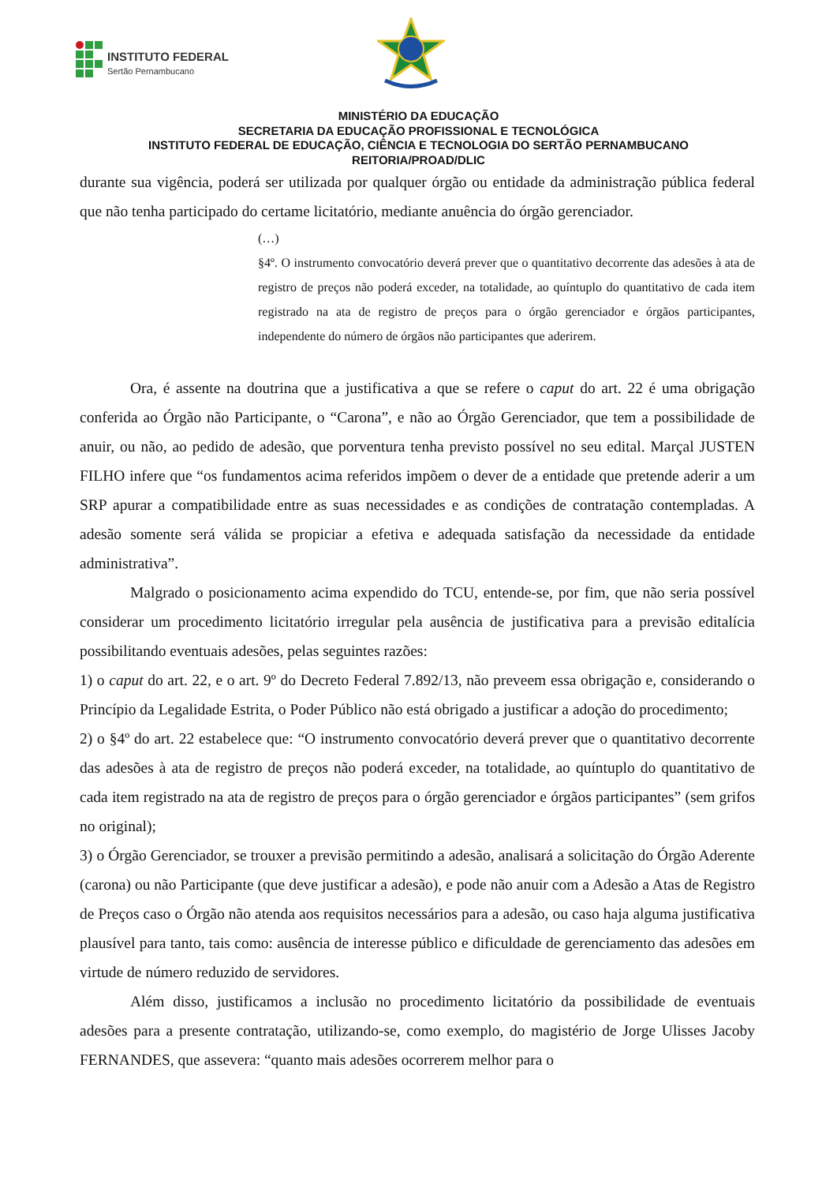INSTITUTO FEDERAL
Sertão Pernambucano
MINISTÉRIO DA EDUCAÇÃO
SECRETARIA DA EDUCAÇÃO PROFISSIONAL E TECNOLÓGICA
INSTITUTO FEDERAL DE EDUCAÇÃO, CIÊNCIA E TECNOLOGIA DO SERTÃO PERNAMBUCANO
REITORIA/PROAD/DLIC
durante sua vigência, poderá ser utilizada por qualquer órgão ou entidade da administração pública federal que não tenha participado do certame licitatório, mediante anuência do órgão gerenciador.
(…)
§4º. O instrumento convocatório deverá prever que o quantitativo decorrente das adesões à ata de registro de preços não poderá exceder, na totalidade, ao quíntuplo do quantitativo de cada item registrado na ata de registro de preços para o órgão gerenciador e órgãos participantes, independente do número de órgãos não participantes que aderirem.
Ora, é assente na doutrina que a justificativa a que se refere o caput do art. 22 é uma obrigação conferida ao Órgão não Participante, o “Carona”, e não ao Órgão Gerenciador, que tem a possibilidade de anuir, ou não, ao pedido de adesão, que porventura tenha previsto possível no seu edital. Marçal JUSTEN FILHO infere que “os fundamentos acima referidos impõem o dever de a entidade que pretende aderir a um SRP apurar a compatibilidade entre as suas necessidades e as condições de contratação contempladas. A adesão somente será válida se propiciar a efetiva e adequada satisfação da necessidade da entidade administrativa”.
Malgrado o posicionamento acima expendido do TCU, entende-se, por fim, que não seria possível considerar um procedimento licitatório irregular pela ausência de justificativa para a previsão editalícia possibilitando eventuais adesões, pelas seguintes razões:
1) o caput do art. 22, e o art. 9º do Decreto Federal 7.892/13, não preveem essa obrigação e, considerando o Princípio da Legalidade Estrita, o Poder Público não está obrigado a justificar a adoção do procedimento;
2) o §4º do art. 22 estabelece que: “O instrumento convocatório deverá prever que o quantitativo decorrente das adesões à ata de registro de preços não poderá exceder, na totalidade, ao quíntuplo do quantitativo de cada item registrado na ata de registro de preços para o órgão gerenciador e órgãos participantes” (sem grifos no original);
3) o Órgão Gerenciador, se trouxer a previsão permitindo a adesão, analisará a solicitação do Órgão Aderente (carona) ou não Participante (que deve justificar a adesão), e pode não anuir com a Adesão a Atas de Registro de Preços caso o Órgão não atenda aos requisitos necessários para a adesão, ou caso haja alguma justificativa plausível para tanto, tais como: ausência de interesse público e dificuldade de gerenciamento das adesões em virtude de número reduzido de servidores.
Além disso, justificamos a inclusão no procedimento licitatório da possibilidade de eventuais adesões para a presente contratação, utilizando-se, como exemplo, do magistério de Jorge Ulisses Jacoby FERNANDES, que assevera: “quanto mais adesões ocorrerem melhor para o